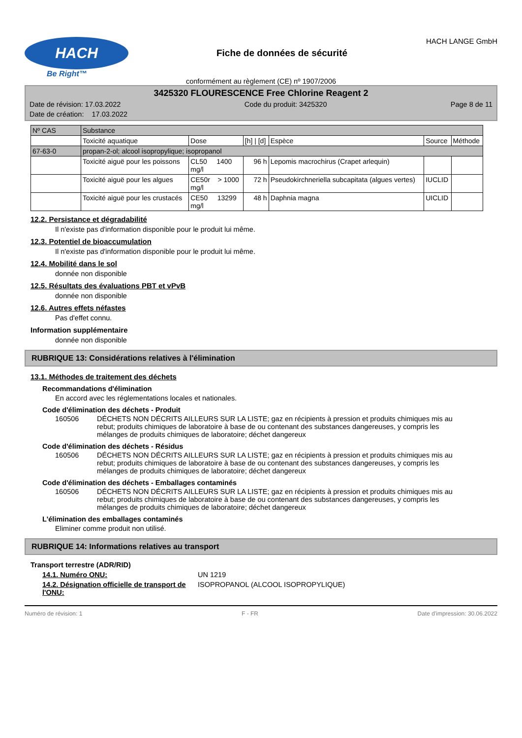HACH
Be Right™
Fiche de données de sécurité
HACH LANGE GmbH
conformément au règlement (CE) nº 1907/2006
3425320 FLOURESCENCE Free Chlorine Reagent 2
Date de révision: 17.03.2022 Code du produit: 3425320 Page 8 de 11
Date de création: 17.03.2022
| Nº CAS | Substance | | | | | |
| | Toxicité aquatique | Dose | [h] / [d] | Espèce | Source | Méthode |
| 67-63-0 | propan-2-ol; alcool isopropylique; isopropanol | | | | | |
| | Toxicité aiguë pour les poissons | CL50 1400 mg/l | 96 h | Lepomis macrochirus (Crapet arlequin) | | |
| | Toxicité aiguë pour les algues | CE50r > 1000 mg/l | 72 h | Pseudokirchneriella subcapitata (algues vertes) | IUCLID | |
| | Toxicité aiguë pour les crustacés | CE50 13299 mg/l | 48 h | Daphnia magna | UICLID | |
12.2. Persistance et dégradabilité
Il n'existe pas d'information disponible pour le produit lui même.
12.3. Potentiel de bioaccumulation
Il n'existe pas d'information disponible pour le produit lui même.
12.4. Mobilité dans le sol
donnée non disponible
12.5. Résultats des évaluations PBT et vPvB
donnée non disponible
12.6. Autres effets néfastes
Pas d'effet connu.
Information supplémentaire
donnée non disponible
RUBRIQUE 13: Considérations relatives à l'élimination
13.1. Méthodes de traitement des déchets
Recommandations d'élimination
En accord avec les réglementations locales et nationales.
Code d'élimination des déchets - Produit
160506 DÉCHETS NON DÉCRITS AILLEURS SUR LA LISTE; gaz en récipients à pression et produits chimiques mis au rebut; produits chimiques de laboratoire à base de ou contenant des substances dangereuses, y compris les mélanges de produits chimiques de laboratoire; déchet dangereux
Code d'élimination des déchets - Résidus
160506 DÉCHETS NON DÉCRITS AILLEURS SUR LA LISTE; gaz en récipients à pression et produits chimiques mis au rebut; produits chimiques de laboratoire à base de ou contenant des substances dangereuses, y compris les mélanges de produits chimiques de laboratoire; déchet dangereux
Code d'élimination des déchets - Emballages contaminés
160506 DÉCHETS NON DÉCRITS AILLEURS SUR LA LISTE; gaz en récipients à pression et produits chimiques mis au rebut; produits chimiques de laboratoire à base de ou contenant des substances dangereuses, y compris les mélanges de produits chimiques de laboratoire; déchet dangereux
L'élimination des emballages contaminés
Eliminer comme produit non utilisé.
RUBRIQUE 14: Informations relatives au transport
Transport terrestre (ADR/RID)
14.1. Numéro ONU: UN 1219
14.2. Désignation officielle de transport de l'ONU: ISOPROPANOL (ALCOOL ISOPROPYLIQUE)
Numéro de révision: 1 F - FR Date d'impression: 30.06.2022